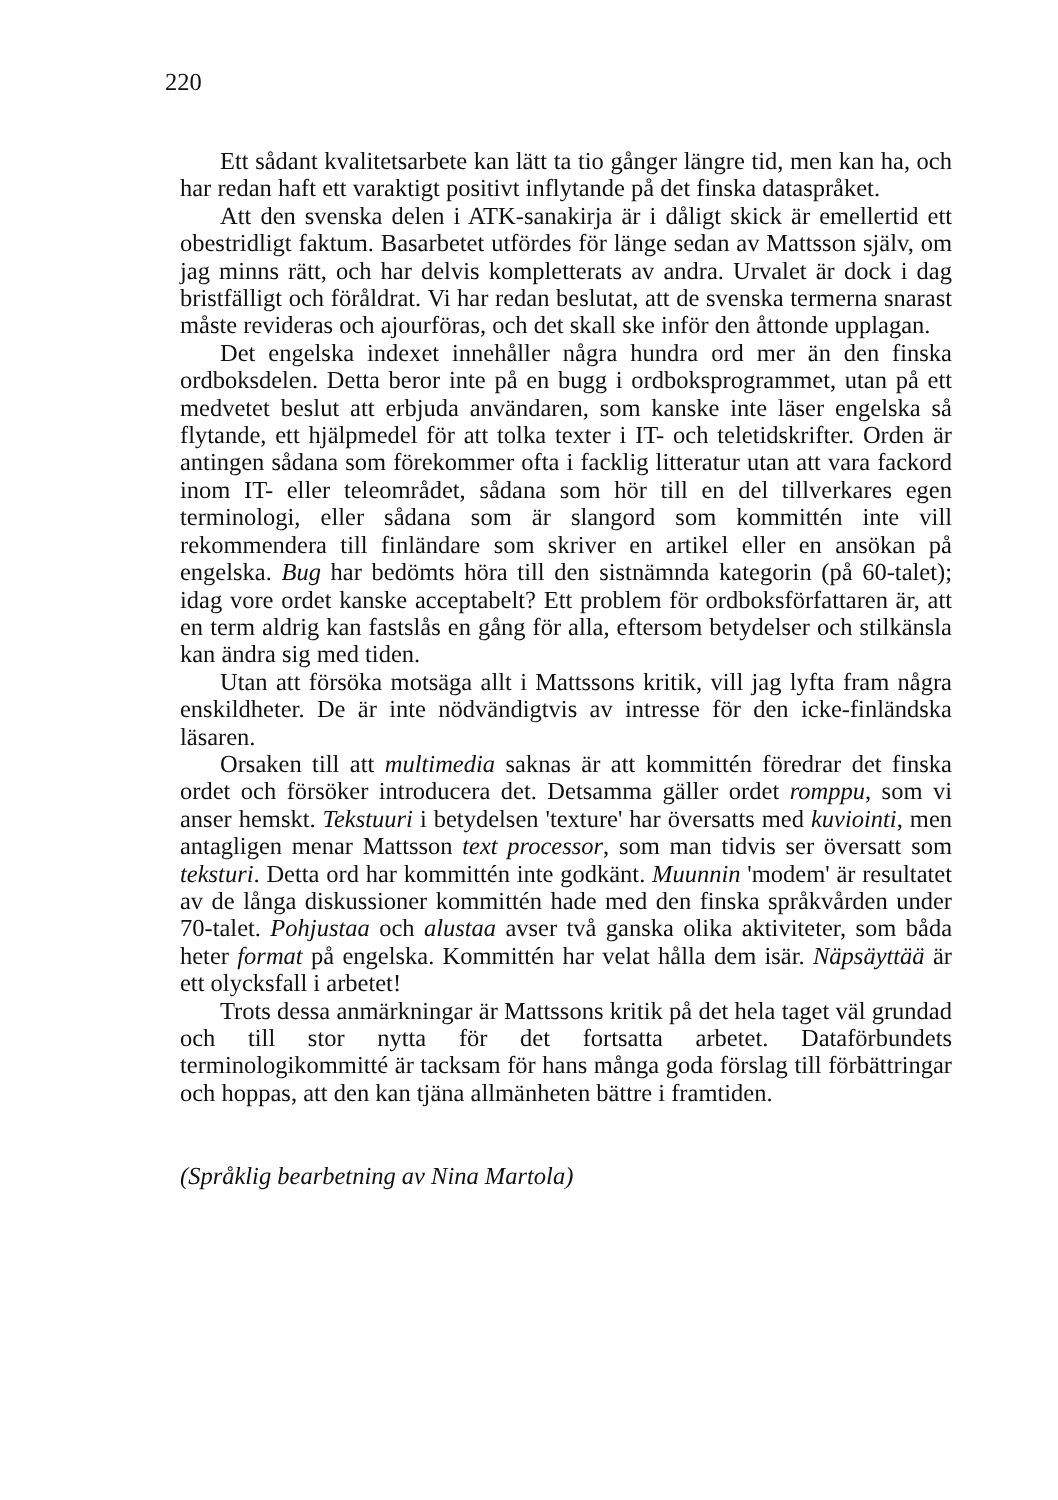220
Ett sådant kvalitetsarbete kan lätt ta tio gånger längre tid, men kan ha, och har redan haft ett varaktigt positivt inflytande på det finska dataspråket.
Att den svenska delen i ATK-sanakirja är i dåligt skick är emellertid ett obestridligt faktum. Basarbetet utfördes för länge sedan av Mattsson själv, om jag minns rätt, och har delvis kompletterats av andra. Urvalet är dock i dag bristfälligt och föråldrat. Vi har redan beslutat, att de svenska termerna snarast måste revideras och ajourföras, och det skall ske inför den åttonde upplagan.
Det engelska indexet innehåller några hundra ord mer än den finska ordboksdelen. Detta beror inte på en bugg i ordboksprogrammet, utan på ett medvetet beslut att erbjuda användaren, som kanske inte läser engelska så flytande, ett hjälpmedel för att tolka texter i IT- och teletidskrifter. Orden är antingen sådana som förekommer ofta i facklig litteratur utan att vara fackord inom IT- eller teleområdet, sådana som hör till en del tillverkares egen terminologi, eller sådana som är slangord som kommittén inte vill rekommendera till finländare som skriver en artikel eller en ansökan på engelska. Bug har bedömts höra till den sistnämnda kategorin (på 60-talet); idag vore ordet kanske acceptabelt? Ett problem för ordboksförfattaren är, att en term aldrig kan fastslås en gång för alla, eftersom betydelser och stilkänsla kan ändra sig med tiden.
Utan att försöka motsäga allt i Mattssons kritik, vill jag lyfta fram några enskildheter. De är inte nödvändigtvis av intresse för den icke-finländska läsaren.
Orsaken till att multimedia saknas är att kommittén föredrar det finska ordet och försöker introducera det. Detsamma gäller ordet romppu, som vi anser hemskt. Tekstuuri i betydelsen 'texture' har översatts med kuviointi, men antagligen menar Mattsson text processor, som man tidvis ser översatt som teksturi. Detta ord har kommittén inte godkänt. Muunnin 'modem' är resultatet av de långa diskussioner kommittén hade med den finska språkvården under 70-talet. Pohjustaa och alustaa avser två ganska olika aktiviteter, som båda heter format på engelska. Kommittén har velat hålla dem isär. Näpsäyttää är ett olycksfall i arbetet!
Trots dessa anmärkningar är Mattssons kritik på det hela taget väl grundad och till stor nytta för det fortsatta arbetet. Dataförbundets terminologikommitté är tacksam för hans många goda förslag till förbättringar och hoppas, att den kan tjäna allmänheten bättre i framtiden.
(Språklig bearbetning av Nina Martola)